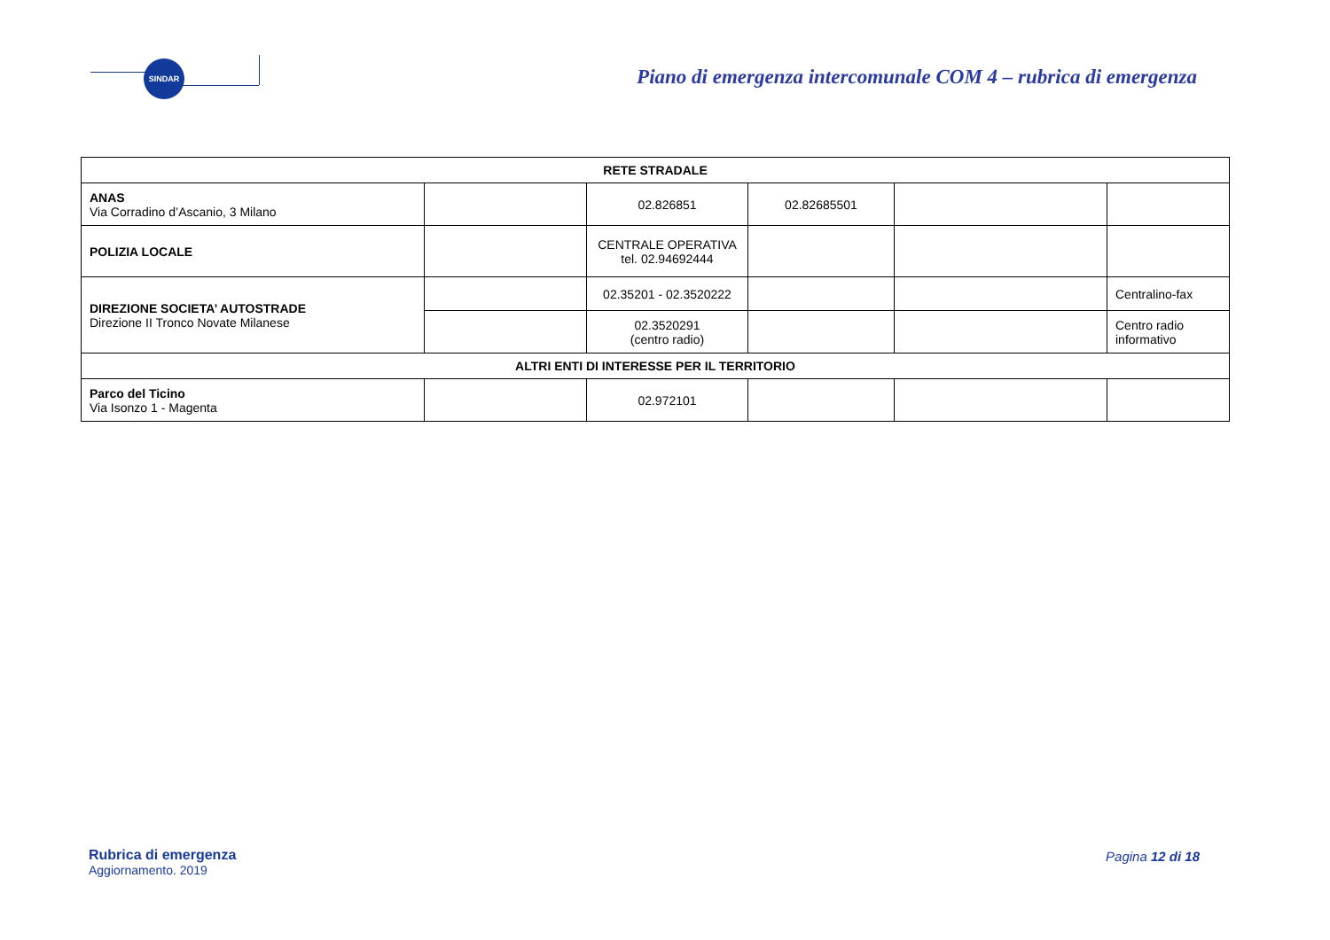SINDAR
Piano di emergenza intercomunale COM 4 – rubrica di emergenza
| RETE STRADALE | | | | | |
| --- | --- | --- | --- | --- | --- |
| ANAS Via Corradino d’Ascanio, 3 Milano | | 02.826851 | 02.82685501 | | |
| POLIZIA LOCALE | | CENTRALE OPERATIVA tel. 02.94692444 | | | |
| DIREZIONE SOCIETA’ AUTOSTRADE Direzione II Tronco Novate Milanese | | 02.35201 - 02.3520222 | | | Centralino-fax |
| | | 02.3520291 (centro radio) | | | Centro radio informativo |
| ALTRI ENTI DI INTERESSE PER IL TERRITORIO | | | | | |
| Parco del Ticino Via Isonzo 1 - Magenta | | 02.972101 | | | |
Rubrica di emergenza
Aggiornamento. 2019
Pagina 12 di 18